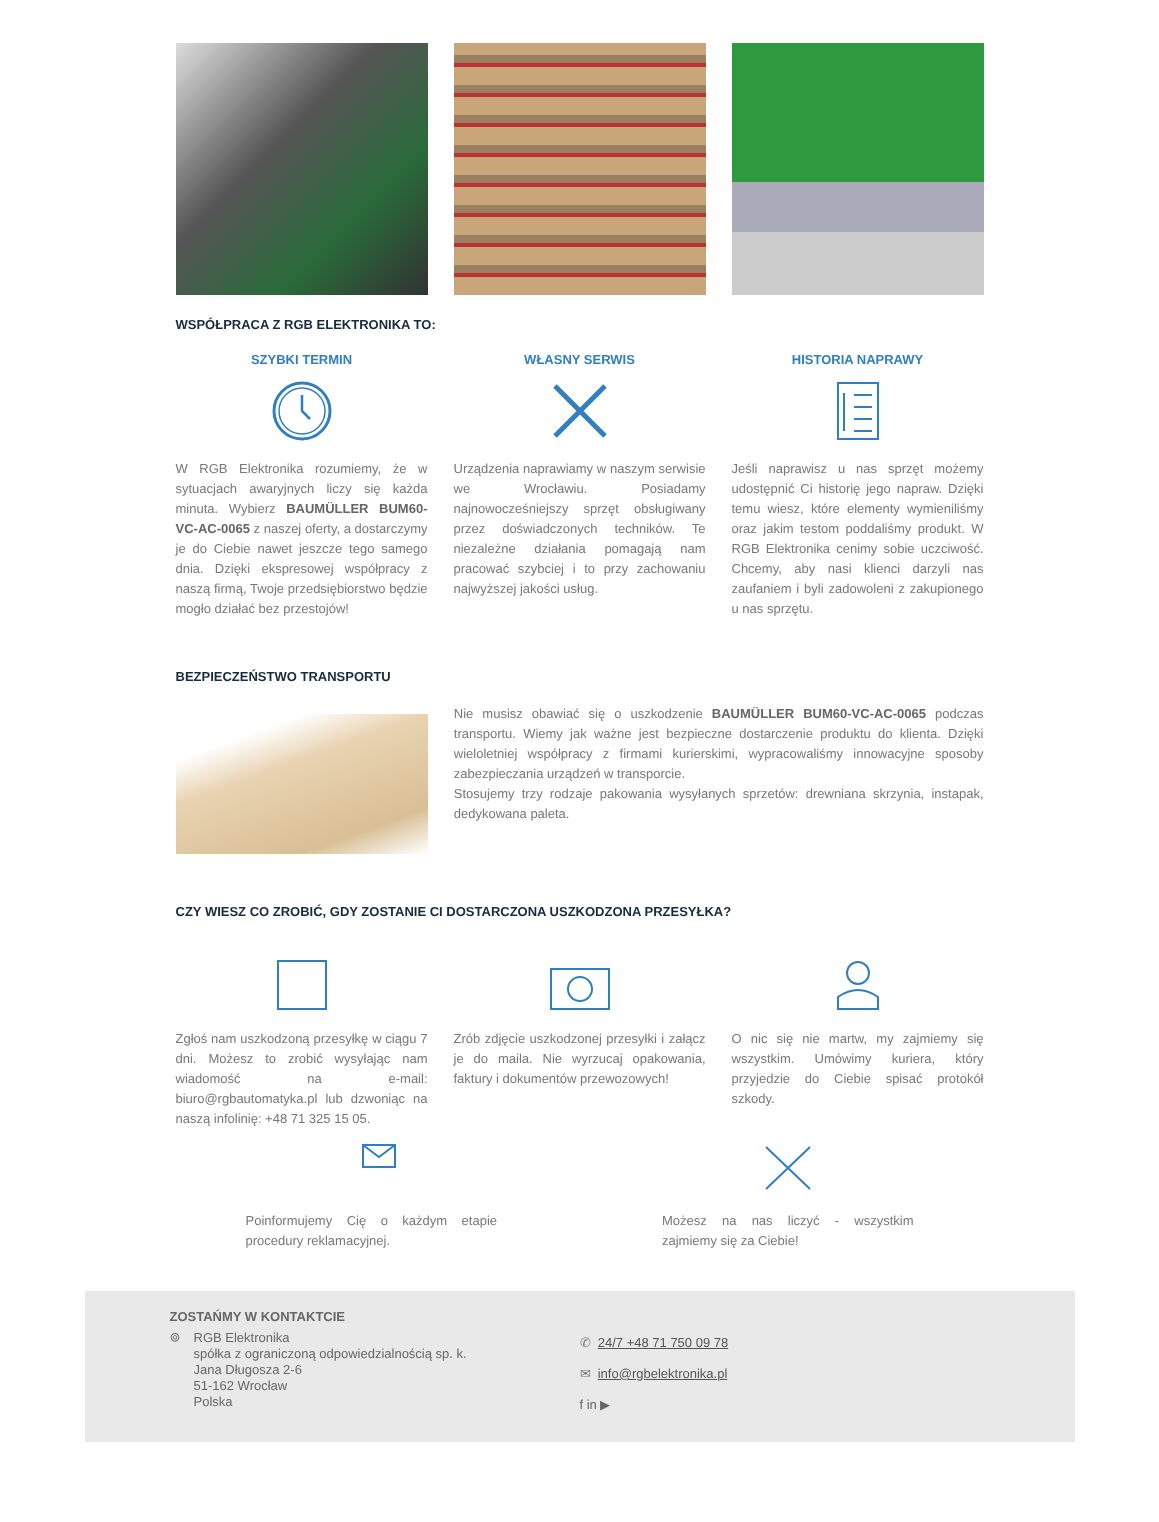WSPÓŁPRACA Z RGB ELEKTRONIKA TO:
SZYBKI TERMIN
W RGB Elektronika rozumiemy, że w sytuacjach awaryjnych liczy się każda minuta. Wybierz BAUMÜLLER BUM60-VC-AC-0065 z naszej oferty, a dostarczymy je do Ciebie nawet jeszcze tego samego dnia. Dzięki ekspresowej współpracy z naszą firmą, Twoje przedsiębiorstwo będzie mogło działać bez przestojów!
WŁASNY SERWIS
Urządzenia naprawiamy w naszym serwisie we Wrocławiu. Posiadamy najnowocześniejszy sprzęt obsługiwany przez doświadczonych techników. Te niezależne działania pomagają nam pracować szybciej i to przy zachowaniu najwyższej jakości usług.
HISTORIA NAPRAWY
Jeśli naprawisz u nas sprzęt możemy udostępnić Ci historię jego napraw. Dzięki temu wiesz, które elementy wymieniliśmy oraz jakim testom poddaliśmy produkt. W RGB Elektronika cenimy sobie uczciwość. Chcemy, aby nasi klienci darzyli nas zaufaniem i byli zadowoleni z zakupionego u nas sprzętu.
BEZPIECZEŃSTWO TRANSPORTU
Nie musisz obawiać się o uszkodzenie BAUMÜLLER BUM60-VC-AC-0065 podczas transportu. Wiemy jak ważne jest bezpieczne dostarczenie produktu do klienta. Dzięki wieloletniej współpracy z firmami kurierskimi, wypracowaliśmy innowacyjne sposoby zabezpieczania urządzeń w transporcie.
Stosujemy trzy rodzaje pakowania wysyłanych sprzetów: drewniana skrzynia, instapak, dedykowana paleta.
CZY WIESZ CO ZROBIĆ, GDY ZOSTANIE CI DOSTARCZONA USZKODZONA PRZESYŁKA?
Zgłoś nam uszkodzoną przesyłkę w ciągu 7 dni. Możesz to zrobić wysyłając nam wiadomość na e-mail: biuro@rgbautomatyka.pl lub dzwoniąc na naszą infolinię: +48 71 325 15 05.
Zrób zdjęcie uszkodzonej przesyłki i załącz je do maila. Nie wyrzucaj opakowania, faktury i dokumentów przewozowych!
O nic się nie martw, my zajmiemy się wszystkim. Umówimy kuriera, który przyjedzie do Ciebie spisać protokół szkody.
Poinformujemy Cię o każdym etapie procedury reklamacyjnej.
Możesz na nas liczyć - wszystkim zajmiemy się za Ciebie!
ZOSTAŃMY W KONTAKTCIE
⌾ RGB Elektronika
spółka z ograniczoną odpowiedzialnością sp. k.
Jana Długosza 2-6
51-162 Wrocław
Polska
✆ 24/7 +48 71 750 09 78
✉ info@rgbelektronika.pl
f in ▶